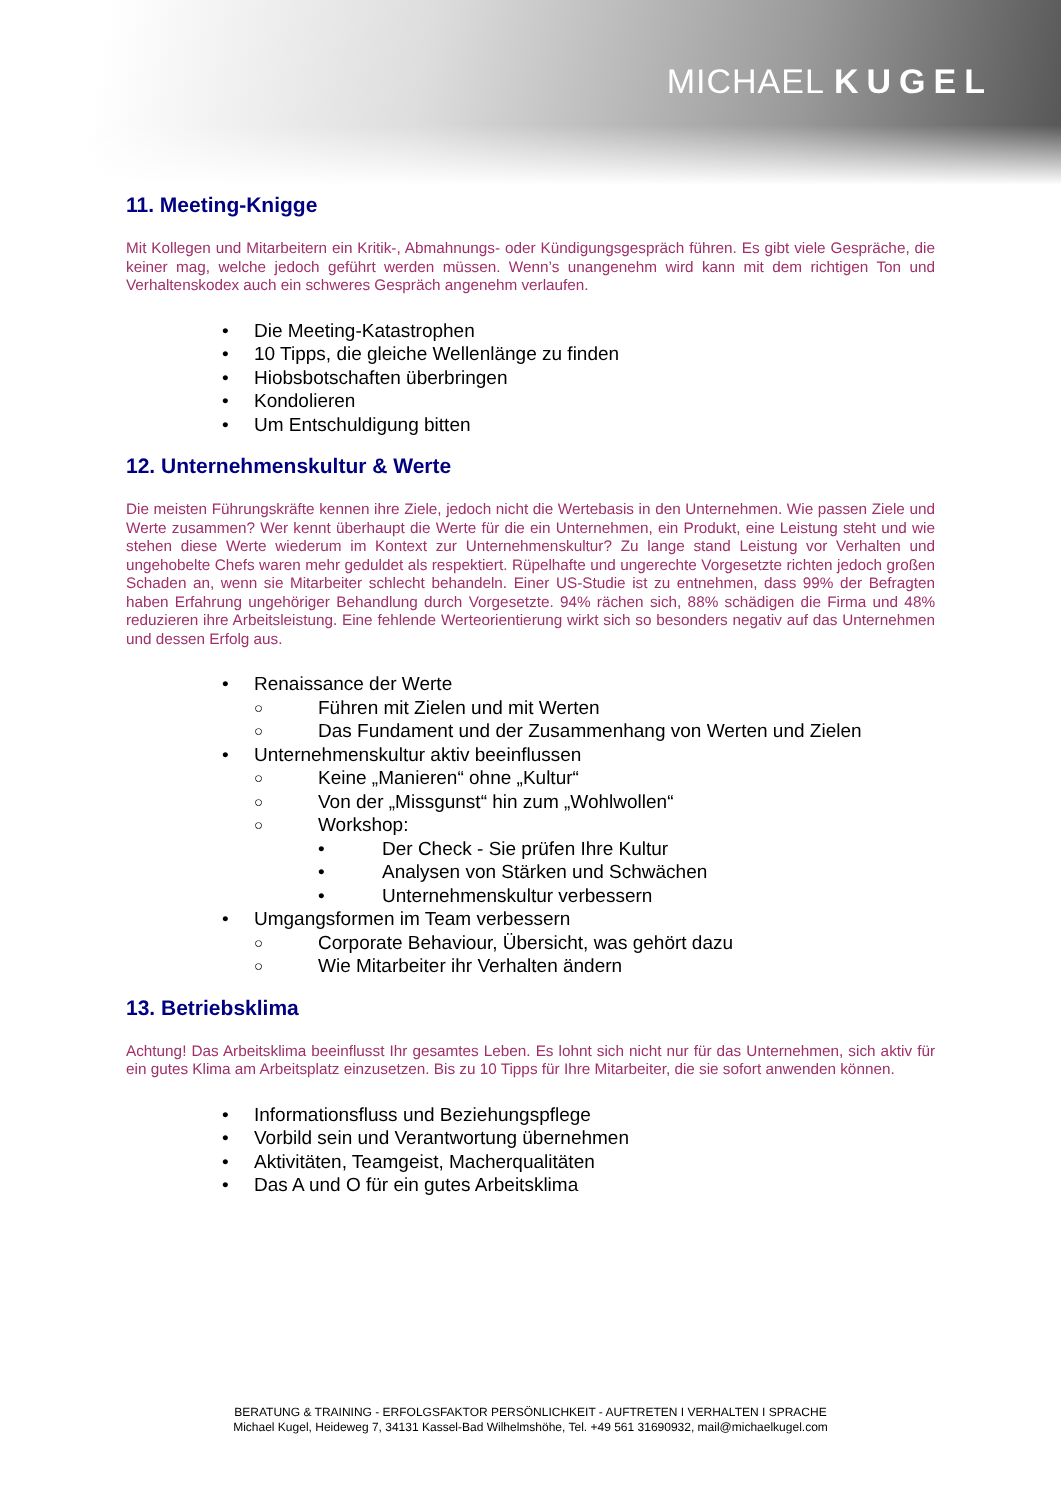MICHAEL KUGEL
11. Meeting-Knigge
Mit Kollegen und Mitarbeitern ein Kritik-, Abmahnungs- oder Kündigungsgespräch führen. Es gibt viele Gespräche, die keiner mag, welche jedoch geführt werden müssen. Wenn’s unangenehm wird kann mit dem richtigen Ton und Verhaltenskodex auch ein schweres Gespräch angenehm verlaufen.
Die Meeting-Katastrophen
10 Tipps, die gleiche Wellenlänge zu finden
Hiobsbotschaften überbringen
Kondolieren
Um Entschuldigung bitten
12. Unternehmenskultur & Werte
Die meisten Führungskräfte kennen ihre Ziele, jedoch nicht die Wertebasis in den Unternehmen. Wie passen Ziele und Werte zusammen? Wer kennt überhaupt die Werte für die ein Unternehmen, ein Produkt, eine Leistung steht und wie stehen diese Werte wiederum im Kontext zur Unternehmenskultur? Zu lange stand Leistung vor Verhalten und ungehobelte Chefs waren mehr geduldet als respektiert. Rüpelhafte und ungerechte Vorgesetzte richten jedoch großen Schaden an, wenn sie Mitarbeiter schlecht behandeln. Einer US-Studie ist zu entnehmen, dass 99% der Befragten haben Erfahrung ungehöriger Behandlung durch Vorgesetzte. 94% rächen sich, 88% schädigen die Firma und 48% reduzieren ihre Arbeitsleistung. Eine fehlende Werteorientierung wirkt sich so besonders negativ auf das Unternehmen und dessen Erfolg aus.
Renaissance der Werte
Führen mit Zielen und mit Werten
Das Fundament und der Zusammenhang von Werten und Zielen
Unternehmenskultur aktiv beeinflussen
Keine „Manieren“ ohne „Kultur“
Von der „Missgunst“ hin zum „Wohlwollen“
Workshop:
Der Check - Sie prüfen Ihre Kultur
Analysen von Stärken und Schwächen
Unternehmenskultur verbessern
Umgangsformen im Team verbessern
Corporate Behaviour, Übersicht, was gehört dazu
Wie Mitarbeiter ihr Verhalten ändern
13. Betriebsklima
Achtung! Das Arbeitsklima beeinflusst Ihr gesamtes Leben. Es lohnt sich nicht nur für das Unternehmen, sich aktiv für ein gutes Klima am Arbeitsplatz einzusetzen. Bis zu 10 Tipps für Ihre Mitarbeiter, die sie sofort anwenden können.
Informationsfluss und Beziehungspflege
Vorbild sein und Verantwortung übernehmen
Aktivitäten, Teamgeist, Macherqualitäten
Das A und O für ein gutes Arbeitsklima
BERATUNG & TRAINING - ERFOLGSFAKTOR PERSÖNLICHKEIT - AUFTRETEN I VERHALTEN I SPRACHE
Michael Kugel, Heideweg 7, 34131 Kassel-Bad Wilhelmshöhe, Tel. +49 561 31690932, mail@michaelkugel.com